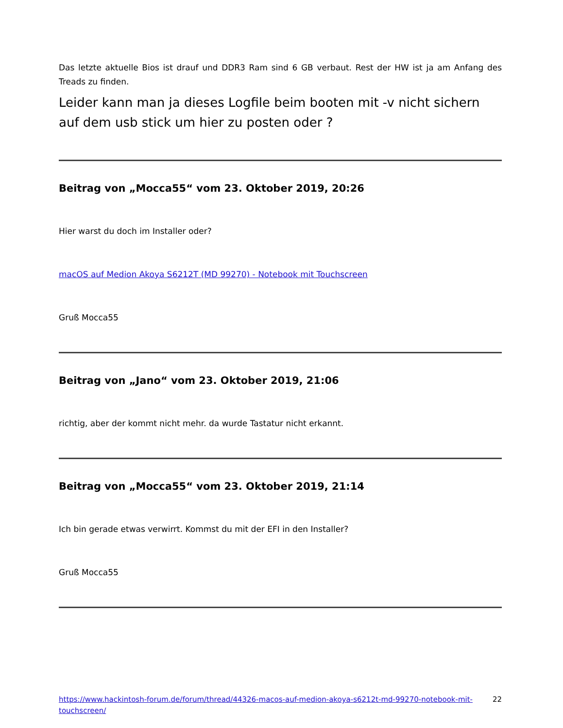Das letzte aktuelle Bios ist drauf und DDR3 Ram sind 6 GB verbaut. Rest der HW ist ja am Anfang des Treads zu finden.
Leider kann man ja dieses Logfile beim booten mit -v nicht sichern auf dem usb stick um hier zu posten oder ?
Beitrag von „Mocca55“ vom 23. Oktober 2019, 20:26
Hier warst du doch im Installer oder?
macOS auf Medion Akoya S6212T (MD 99270) - Notebook mit Touchscreen
Gruß Mocca55
Beitrag von „Jano“ vom 23. Oktober 2019, 21:06
richtig, aber der kommt nicht mehr. da wurde Tastatur nicht erkannt.
Beitrag von „Mocca55“ vom 23. Oktober 2019, 21:14
Ich bin gerade etwas verwirrt. Kommst du mit der EFI in den Installer?
Gruß Mocca55
https://www.hackintosh-forum.de/forum/thread/44326-macos-auf-medion-akoya-s6212t-md-99270-notebook-mit-touchscreen/ 22